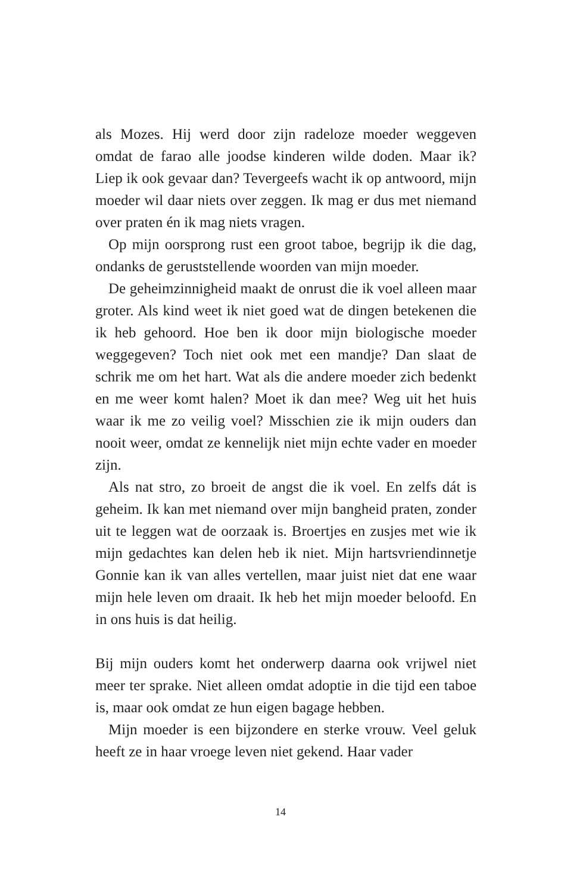als Mozes. Hij werd door zijn radeloze moeder weggeven omdat de farao alle joodse kinderen wilde doden. Maar ik? Liep ik ook gevaar dan? Tevergeefs wacht ik op ant­woord, mijn moeder wil daar niets over zeggen. Ik mag er dus met niemand over praten én ik mag niets vragen.
Op mijn oorsprong rust een groot taboe, begrijp ik die dag, ondanks de geruststellende woorden van mijn moe­der.
De geheimzinnigheid maakt de onrust die ik voel alleen maar groter. Als kind weet ik niet goed wat de dingen be­tekenen die ik heb gehoord. Hoe ben ik door mijn biologi­sche moeder weggegeven? Toch niet ook met een mandje? Dan slaat de schrik me om het hart. Wat als die andere moeder zich bedenkt en me weer komt halen? Moet ik dan mee? Weg uit het huis waar ik me zo veilig voel? Misschien zie ik mijn ouders dan nooit weer, omdat ze kennelijk niet mijn echte vader en moeder zijn.
Als nat stro, zo broeit de angst die ik voel. En zelfs dát is geheim. Ik kan met niemand over mijn bangheid praten, zonder uit te leggen wat de oorzaak is. Broertjes en zus­jes met wie ik mijn gedachtes kan delen heb ik niet. Mijn hartsvriendinnetje Gonnie kan ik van alles vertellen, maar juist niet dat ene waar mijn hele leven om draait. Ik heb het mijn moeder beloofd. En in ons huis is dat heilig.
Bij mijn ouders komt het onderwerp daarna ook vrijwel niet meer ter sprake. Niet alleen omdat adoptie in die tijd een taboe is, maar ook omdat ze hun eigen bagage hebben.
Mijn moeder is een bijzondere en sterke vrouw. Veel ge­luk heeft ze in haar vroege leven niet gekend. Haar vader
14